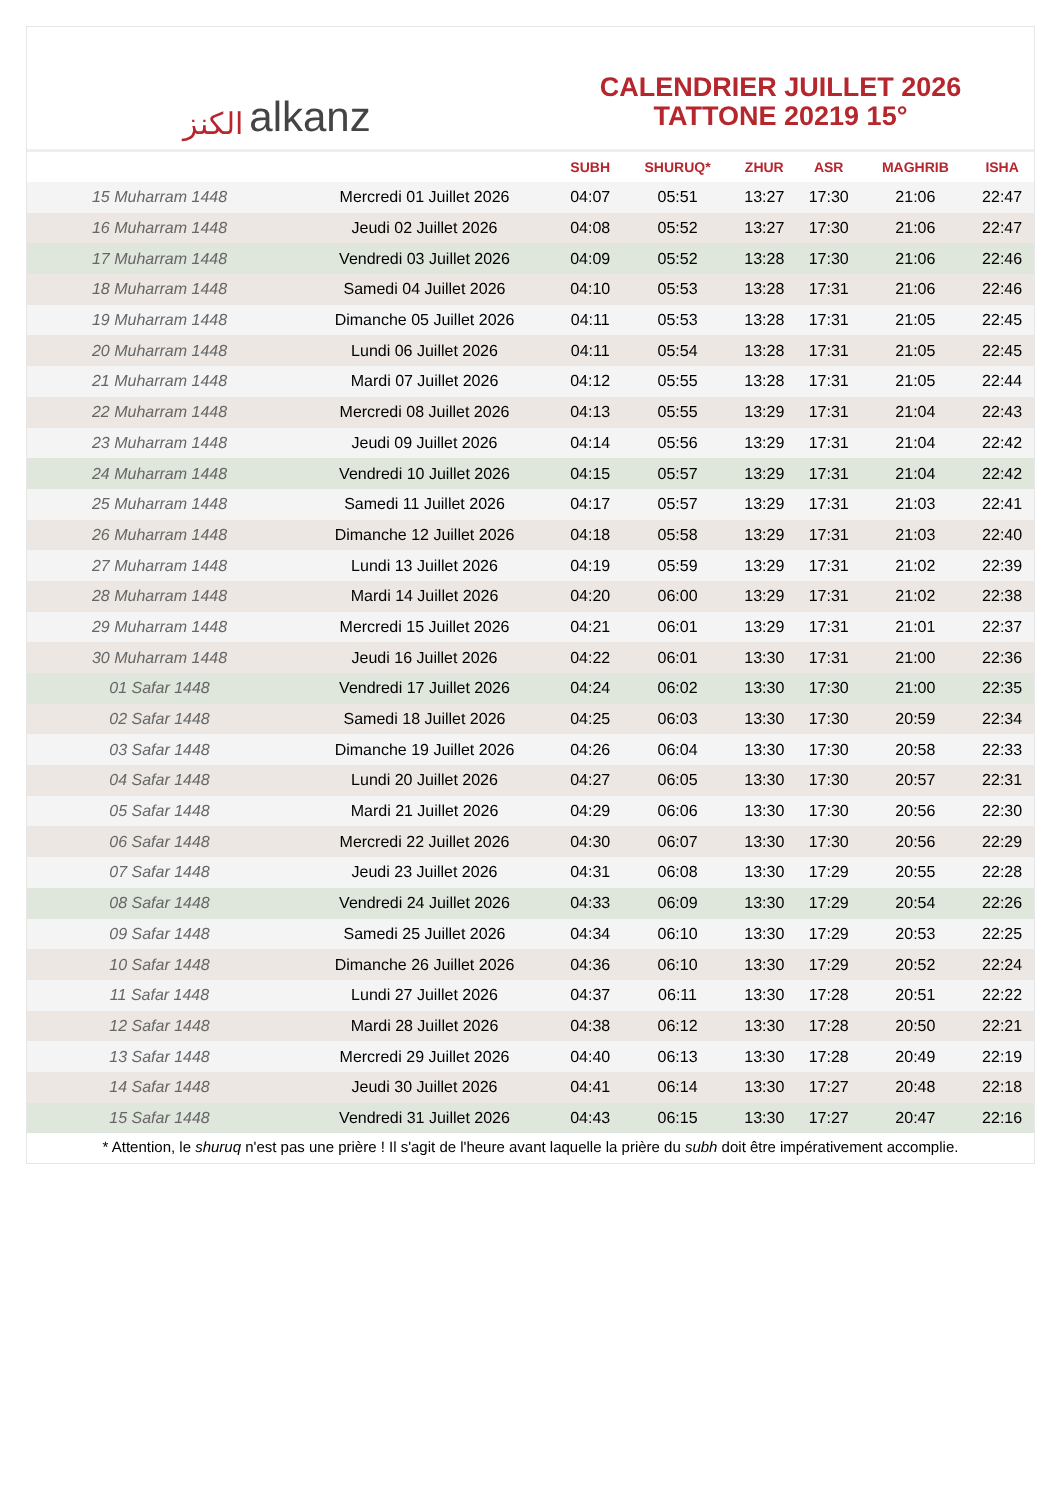ﺍﻟﻜﻨﺰ alkanz
CALENDRIER JUILLET 2026
TATTONE 20219 15°
| | | SUBH | SHURUQ* | ZHUR | ASR | MAGHRIB | ISHA |
| --- | --- | --- | --- | --- | --- | --- | --- |
| 15 Muharram 1448 | Mercredi 01 Juillet 2026 | 04:07 | 05:51 | 13:27 | 17:30 | 21:06 | 22:47 |
| 16 Muharram 1448 | Jeudi 02 Juillet 2026 | 04:08 | 05:52 | 13:27 | 17:30 | 21:06 | 22:47 |
| 17 Muharram 1448 | Vendredi 03 Juillet 2026 | 04:09 | 05:52 | 13:28 | 17:30 | 21:06 | 22:46 |
| 18 Muharram 1448 | Samedi 04 Juillet 2026 | 04:10 | 05:53 | 13:28 | 17:31 | 21:06 | 22:46 |
| 19 Muharram 1448 | Dimanche 05 Juillet 2026 | 04:11 | 05:53 | 13:28 | 17:31 | 21:05 | 22:45 |
| 20 Muharram 1448 | Lundi 06 Juillet 2026 | 04:11 | 05:54 | 13:28 | 17:31 | 21:05 | 22:45 |
| 21 Muharram 1448 | Mardi 07 Juillet 2026 | 04:12 | 05:55 | 13:28 | 17:31 | 21:05 | 22:44 |
| 22 Muharram 1448 | Mercredi 08 Juillet 2026 | 04:13 | 05:55 | 13:29 | 17:31 | 21:04 | 22:43 |
| 23 Muharram 1448 | Jeudi 09 Juillet 2026 | 04:14 | 05:56 | 13:29 | 17:31 | 21:04 | 22:42 |
| 24 Muharram 1448 | Vendredi 10 Juillet 2026 | 04:15 | 05:57 | 13:29 | 17:31 | 21:04 | 22:42 |
| 25 Muharram 1448 | Samedi 11 Juillet 2026 | 04:17 | 05:57 | 13:29 | 17:31 | 21:03 | 22:41 |
| 26 Muharram 1448 | Dimanche 12 Juillet 2026 | 04:18 | 05:58 | 13:29 | 17:31 | 21:03 | 22:40 |
| 27 Muharram 1448 | Lundi 13 Juillet 2026 | 04:19 | 05:59 | 13:29 | 17:31 | 21:02 | 22:39 |
| 28 Muharram 1448 | Mardi 14 Juillet 2026 | 04:20 | 06:00 | 13:29 | 17:31 | 21:02 | 22:38 |
| 29 Muharram 1448 | Mercredi 15 Juillet 2026 | 04:21 | 06:01 | 13:29 | 17:31 | 21:01 | 22:37 |
| 30 Muharram 1448 | Jeudi 16 Juillet 2026 | 04:22 | 06:01 | 13:30 | 17:31 | 21:00 | 22:36 |
| 01 Safar 1448 | Vendredi 17 Juillet 2026 | 04:24 | 06:02 | 13:30 | 17:30 | 21:00 | 22:35 |
| 02 Safar 1448 | Samedi 18 Juillet 2026 | 04:25 | 06:03 | 13:30 | 17:30 | 20:59 | 22:34 |
| 03 Safar 1448 | Dimanche 19 Juillet 2026 | 04:26 | 06:04 | 13:30 | 17:30 | 20:58 | 22:33 |
| 04 Safar 1448 | Lundi 20 Juillet 2026 | 04:27 | 06:05 | 13:30 | 17:30 | 20:57 | 22:31 |
| 05 Safar 1448 | Mardi 21 Juillet 2026 | 04:29 | 06:06 | 13:30 | 17:30 | 20:56 | 22:30 |
| 06 Safar 1448 | Mercredi 22 Juillet 2026 | 04:30 | 06:07 | 13:30 | 17:30 | 20:56 | 22:29 |
| 07 Safar 1448 | Jeudi 23 Juillet 2026 | 04:31 | 06:08 | 13:30 | 17:29 | 20:55 | 22:28 |
| 08 Safar 1448 | Vendredi 24 Juillet 2026 | 04:33 | 06:09 | 13:30 | 17:29 | 20:54 | 22:26 |
| 09 Safar 1448 | Samedi 25 Juillet 2026 | 04:34 | 06:10 | 13:30 | 17:29 | 20:53 | 22:25 |
| 10 Safar 1448 | Dimanche 26 Juillet 2026 | 04:36 | 06:10 | 13:30 | 17:29 | 20:52 | 22:24 |
| 11 Safar 1448 | Lundi 27 Juillet 2026 | 04:37 | 06:11 | 13:30 | 17:28 | 20:51 | 22:22 |
| 12 Safar 1448 | Mardi 28 Juillet 2026 | 04:38 | 06:12 | 13:30 | 17:28 | 20:50 | 22:21 |
| 13 Safar 1448 | Mercredi 29 Juillet 2026 | 04:40 | 06:13 | 13:30 | 17:28 | 20:49 | 22:19 |
| 14 Safar 1448 | Jeudi 30 Juillet 2026 | 04:41 | 06:14 | 13:30 | 17:27 | 20:48 | 22:18 |
| 15 Safar 1448 | Vendredi 31 Juillet 2026 | 04:43 | 06:15 | 13:30 | 17:27 | 20:47 | 22:16 |
* Attention, le shuruq n'est pas une prière ! Il s'agit de l'heure avant laquelle la prière du subh doit être impérativement accomplie.